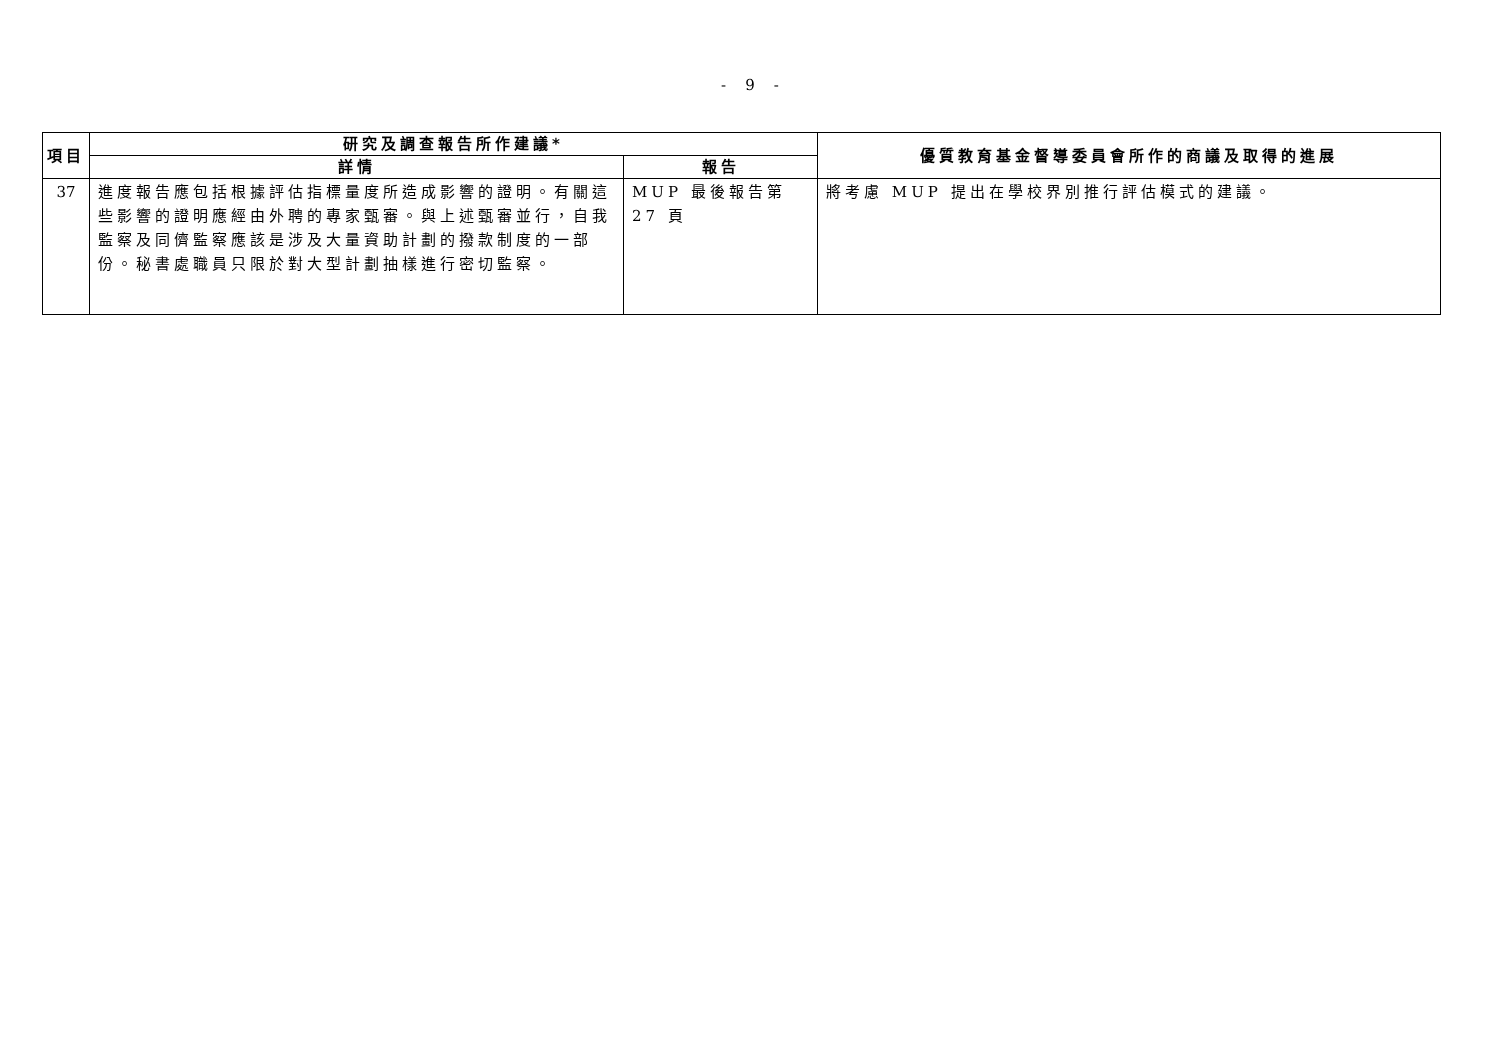- 9 -
| 項目 | 研究及調查報告所作建議* | | 優質教育基金督導委員會所作的商議及取得的進展 |
| --- | --- | --- | --- |
| | 詳情 | 報告 | |
| 37 | 進度報告應包括根據評估指標量度所造成影響的證明。有關這些影響的證明應經由外聘的專家甄審。與上述甄審並行，自我監察及同儕監察應該是涉及大量資助計劃的撥款制度的一部份。秘書處職員只限於對大型計劃抽樣進行密切監察。 | MUP 最後報告第 27 頁 | 將考慮 MUP 提出在學校界別推行評估模式的建議。 |